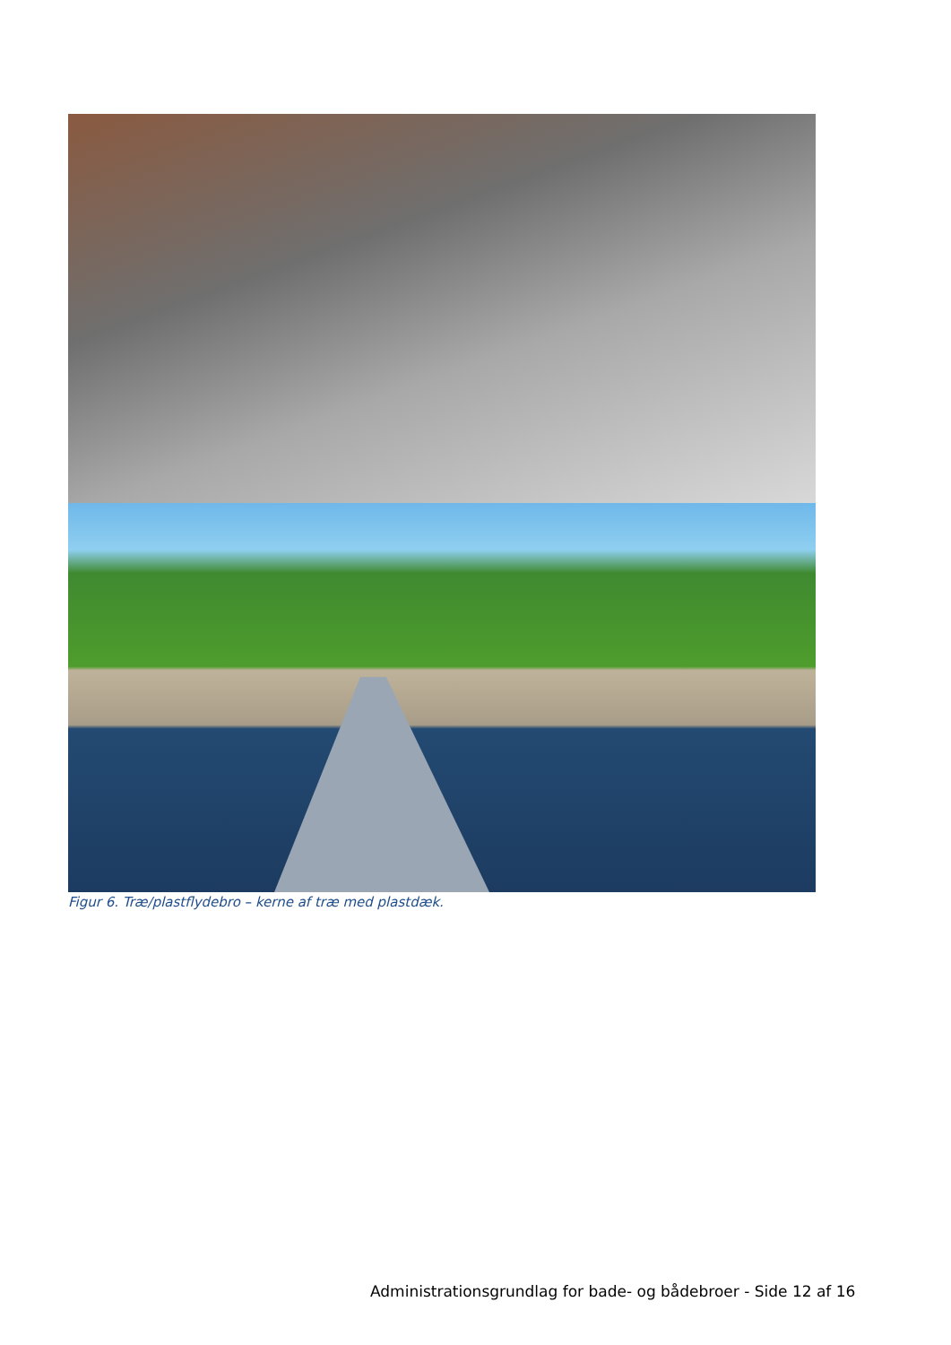Figur 6. Træ/plastflydebro – kerne af træ med plastdæk.
Administrationsgrundlag for bade- og bådebroer - Side 12 af 16